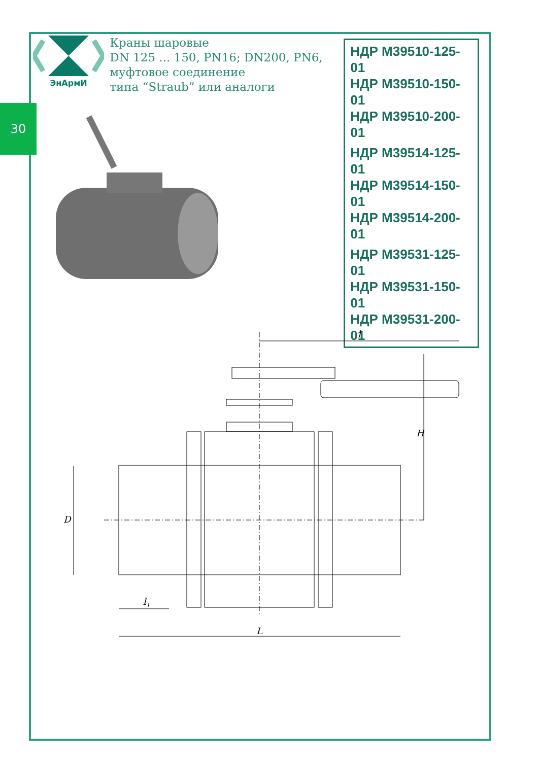30
ЭнАрмИ
Краны шаровые
DN 125 ... 150, PN16; DN200, PN6,
муфтовое соединение
типа “Straub” или аналоги
НДР М39510-125-01
НДР М39510-150-01
НДР М39510-200-01
НДР М39514-125-01
НДР М39514-150-01
НДР М39514-200-01
НДР М39531-125-01
НДР М39531-150-01
НДР М39531-200-01
l
H
D
l1
L